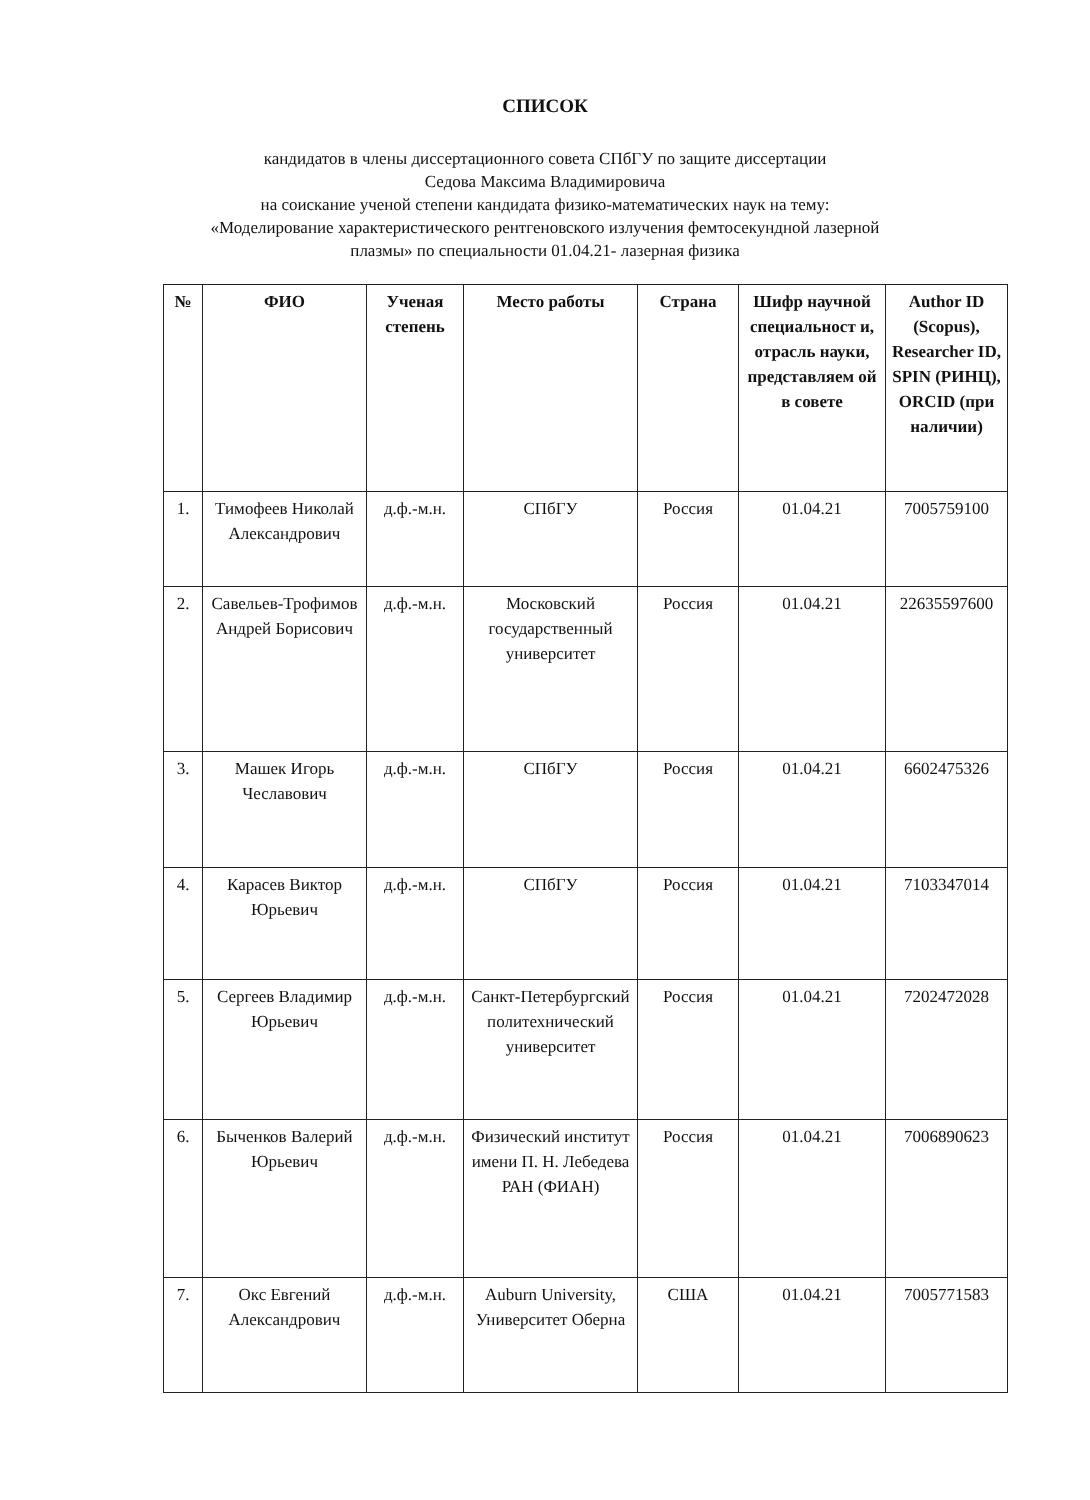СПИСОК
кандидатов в члены диссертационного совета СПбГУ по защите диссертации
Седова Максима Владимировича
на соискание ученой степени кандидата физико-математических наук на тему:
«Моделирование характеристического рентгеновского излучения фемтосекундной лазерной
плазмы» по специальности 01.04.21- лазерная физика
| № | ФИО | Ученая степень | Место работы | Страна | Шифр научной специальност и, отрасль науки, представляем ой в совете | Author ID (Scopus), Researcher ID, SPIN (РИНЦ), ORCID (при наличии) |
| --- | --- | --- | --- | --- | --- | --- |
| 1. | Тимофеев Николай Александрович | д.ф.-м.н. | СПбГУ | Россия | 01.04.21 | 7005759100 |
| 2. | Савельев-Трофимов Андрей Борисович | д.ф.-м.н. | Московский государственный университет | Россия | 01.04.21 | 22635597600 |
| 3. | Машек Игорь Чеславович | д.ф.-м.н. | СПбГУ | Россия | 01.04.21 | 6602475326 |
| 4. | Карасев Виктор Юрьевич | д.ф.-м.н. | СПбГУ | Россия | 01.04.21 | 7103347014 |
| 5. | Сергеев Владимир Юрьевич | д.ф.-м.н. | Санкт-Петербургский политехнический университет | Россия | 01.04.21 | 7202472028 |
| 6. | Быченков Валерий Юрьевич | д.ф.-м.н. | Физический институт имени П. Н. Лебедева РАН (ФИАН) | Россия | 01.04.21 | 7006890623 |
| 7. | Окс Евгений Александрович | д.ф.-м.н. | Auburn University, Университет Оберна | США | 01.04.21 | 7005771583 |